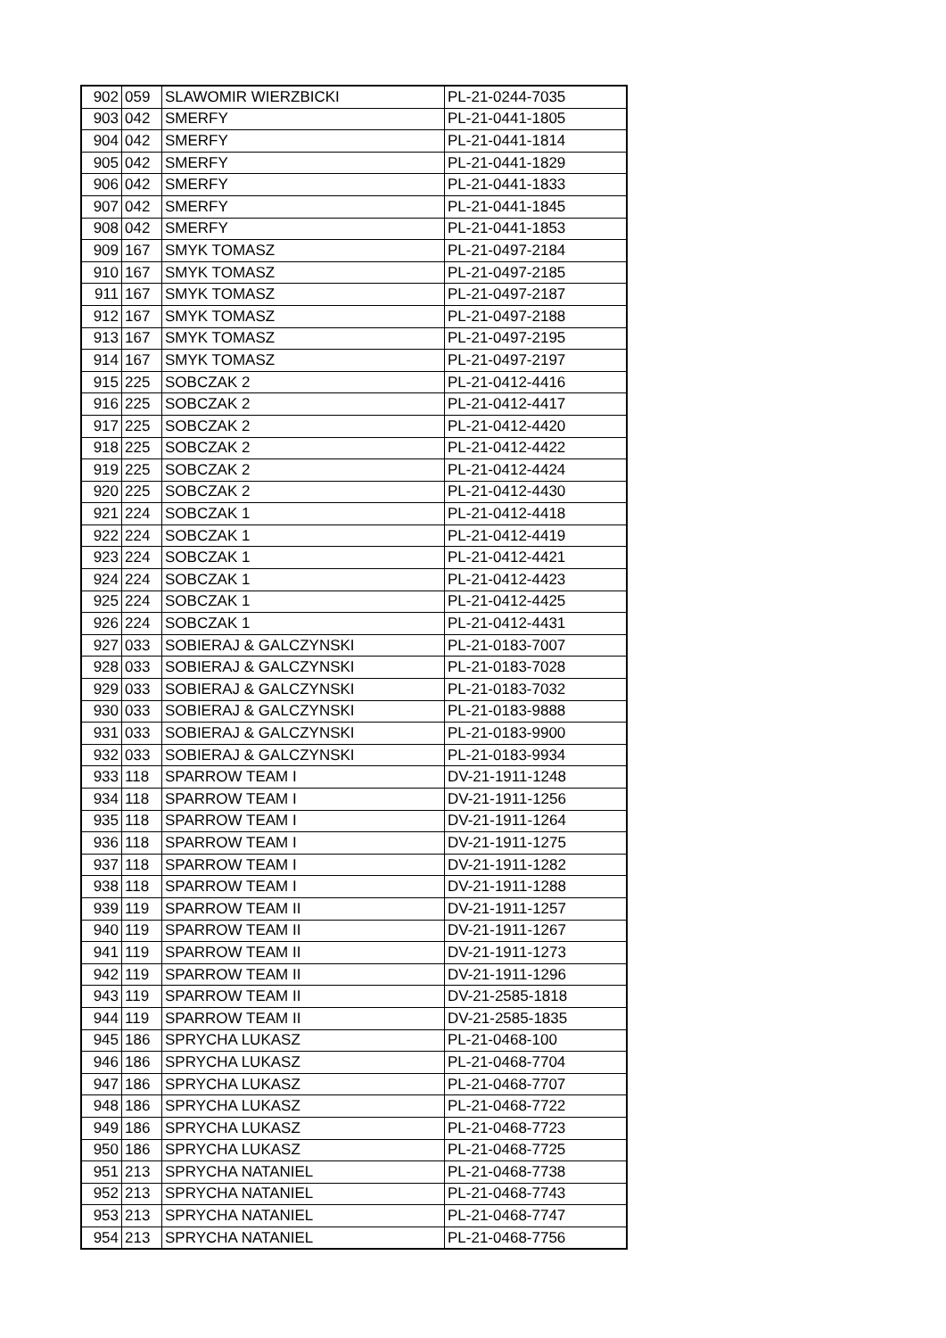| 902 | 059 | SLAWOMIR WIERZBICKI | PL-21-0244-7035 |
| 903 | 042 | SMERFY | PL-21-0441-1805 |
| 904 | 042 | SMERFY | PL-21-0441-1814 |
| 905 | 042 | SMERFY | PL-21-0441-1829 |
| 906 | 042 | SMERFY | PL-21-0441-1833 |
| 907 | 042 | SMERFY | PL-21-0441-1845 |
| 908 | 042 | SMERFY | PL-21-0441-1853 |
| 909 | 167 | SMYK TOMASZ | PL-21-0497-2184 |
| 910 | 167 | SMYK TOMASZ | PL-21-0497-2185 |
| 911 | 167 | SMYK TOMASZ | PL-21-0497-2187 |
| 912 | 167 | SMYK TOMASZ | PL-21-0497-2188 |
| 913 | 167 | SMYK TOMASZ | PL-21-0497-2195 |
| 914 | 167 | SMYK TOMASZ | PL-21-0497-2197 |
| 915 | 225 | SOBCZAK 2 | PL-21-0412-4416 |
| 916 | 225 | SOBCZAK 2 | PL-21-0412-4417 |
| 917 | 225 | SOBCZAK 2 | PL-21-0412-4420 |
| 918 | 225 | SOBCZAK 2 | PL-21-0412-4422 |
| 919 | 225 | SOBCZAK 2 | PL-21-0412-4424 |
| 920 | 225 | SOBCZAK 2 | PL-21-0412-4430 |
| 921 | 224 | SOBCZAK 1 | PL-21-0412-4418 |
| 922 | 224 | SOBCZAK 1 | PL-21-0412-4419 |
| 923 | 224 | SOBCZAK 1 | PL-21-0412-4421 |
| 924 | 224 | SOBCZAK 1 | PL-21-0412-4423 |
| 925 | 224 | SOBCZAK 1 | PL-21-0412-4425 |
| 926 | 224 | SOBCZAK 1 | PL-21-0412-4431 |
| 927 | 033 | SOBIERAJ & GALCZYNSKI | PL-21-0183-7007 |
| 928 | 033 | SOBIERAJ & GALCZYNSKI | PL-21-0183-7028 |
| 929 | 033 | SOBIERAJ & GALCZYNSKI | PL-21-0183-7032 |
| 930 | 033 | SOBIERAJ & GALCZYNSKI | PL-21-0183-9888 |
| 931 | 033 | SOBIERAJ & GALCZYNSKI | PL-21-0183-9900 |
| 932 | 033 | SOBIERAJ & GALCZYNSKI | PL-21-0183-9934 |
| 933 | 118 | SPARROW TEAM I | DV-21-1911-1248 |
| 934 | 118 | SPARROW TEAM I | DV-21-1911-1256 |
| 935 | 118 | SPARROW TEAM I | DV-21-1911-1264 |
| 936 | 118 | SPARROW TEAM I | DV-21-1911-1275 |
| 937 | 118 | SPARROW TEAM I | DV-21-1911-1282 |
| 938 | 118 | SPARROW TEAM I | DV-21-1911-1288 |
| 939 | 119 | SPARROW TEAM II | DV-21-1911-1257 |
| 940 | 119 | SPARROW TEAM II | DV-21-1911-1267 |
| 941 | 119 | SPARROW TEAM II | DV-21-1911-1273 |
| 942 | 119 | SPARROW TEAM II | DV-21-1911-1296 |
| 943 | 119 | SPARROW TEAM II | DV-21-2585-1818 |
| 944 | 119 | SPARROW TEAM II | DV-21-2585-1835 |
| 945 | 186 | SPRYCHA LUKASZ | PL-21-0468-100 |
| 946 | 186 | SPRYCHA LUKASZ | PL-21-0468-7704 |
| 947 | 186 | SPRYCHA LUKASZ | PL-21-0468-7707 |
| 948 | 186 | SPRYCHA LUKASZ | PL-21-0468-7722 |
| 949 | 186 | SPRYCHA LUKASZ | PL-21-0468-7723 |
| 950 | 186 | SPRYCHA LUKASZ | PL-21-0468-7725 |
| 951 | 213 | SPRYCHA NATANIEL | PL-21-0468-7738 |
| 952 | 213 | SPRYCHA NATANIEL | PL-21-0468-7743 |
| 953 | 213 | SPRYCHA NATANIEL | PL-21-0468-7747 |
| 954 | 213 | SPRYCHA NATANIEL | PL-21-0468-7756 |